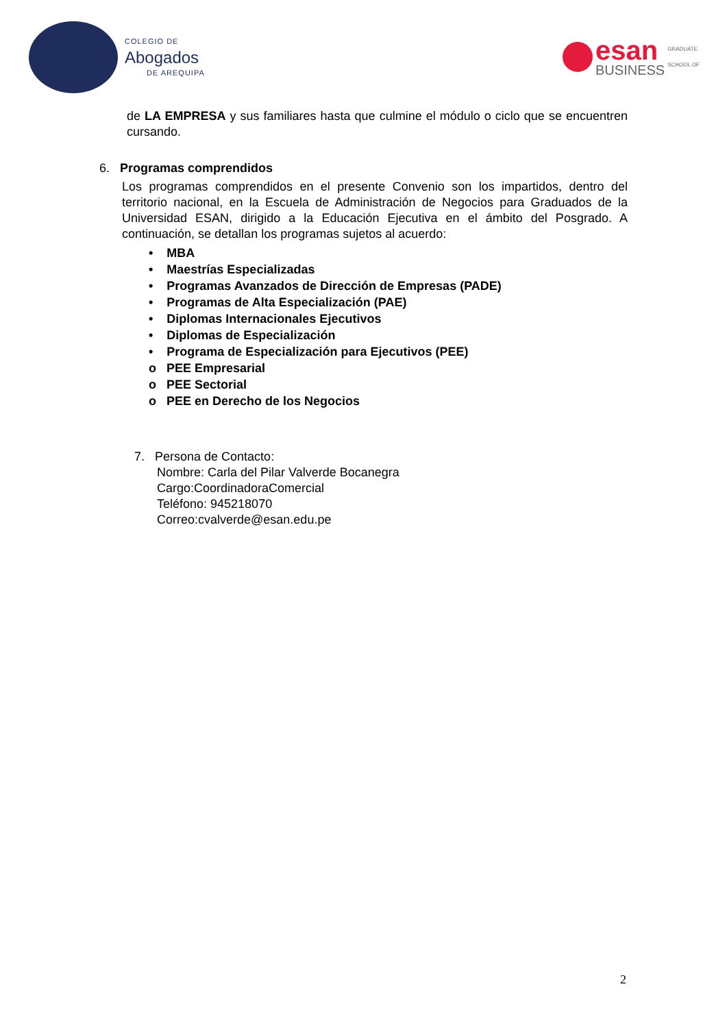COLEGIO DE
Abogados
DE AREQUIPA
esan
BUSINESS
GRADUATE
SCHOOL OF
de LA EMPRESA y sus familiares hasta que culmine el módulo o ciclo que se encuentren cursando.
6. Programas comprendidos
Los programas comprendidos en el presente Convenio son los impartidos, dentro del territorio nacional, en la Escuela de Administración de Negocios para Graduados de la Universidad ESAN, dirigido a la Educación Ejecutiva en el ámbito del Posgrado. A continuación, se detallan los programas sujetos al acuerdo:
• MBA
• Maestrías Especializadas
• Programas Avanzados de Dirección de Empresas (PADE)
• Programas de Alta Especialización (PAE)
• Diplomas Internacionales Ejecutivos
• Diplomas de Especialización
• Programa de Especialización para Ejecutivos (PEE)
o PEE Empresarial
o PEE Sectorial
o PEE en Derecho de los Negocios
7. Persona de Contacto:
Nombre: Carla del Pilar Valverde Bocanegra
Cargo:CoordinadoraComercial
Teléfono: 945218070
Correo:cvalverde@esan.edu.pe
2